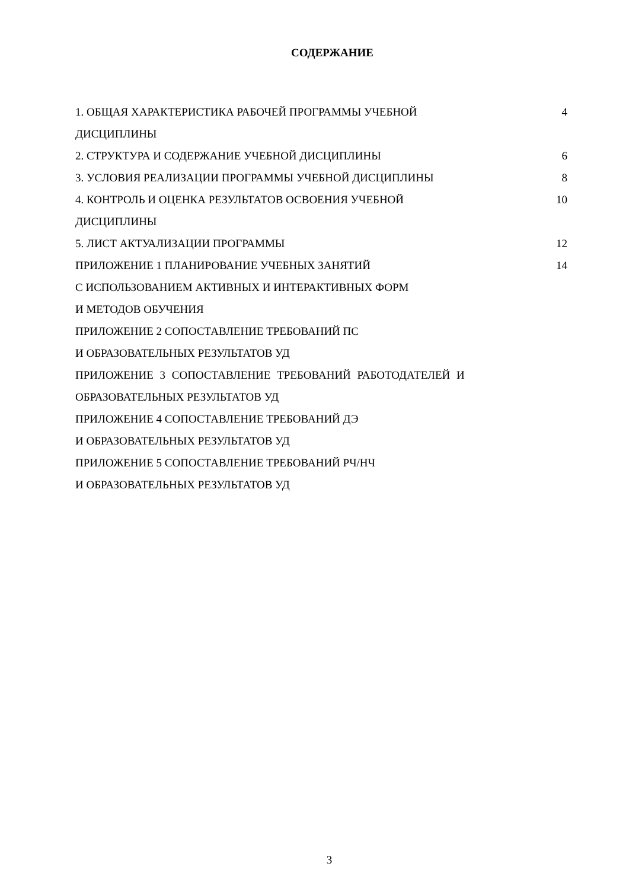СОДЕРЖАНИЕ
| 1. ОБЩАЯ ХАРАКТЕРИСТИКА РАБОЧЕЙ ПРОГРАММЫ УЧЕБНОЙ ДИСЦИПЛИНЫ | 4 |
| 2. СТРУКТУРА И СОДЕРЖАНИЕ УЧЕБНОЙ ДИСЦИПЛИНЫ | 6 |
| 3. УСЛОВИЯ РЕАЛИЗАЦИИ ПРОГРАММЫ УЧЕБНОЙ ДИСЦИПЛИНЫ | 8 |
| 4. КОНТРОЛЬ И ОЦЕНКА РЕЗУЛЬТАТОВ ОСВОЕНИЯ УЧЕБНОЙ ДИСЦИПЛИНЫ | 10 |
| 5. ЛИСТ АКТУАЛИЗАЦИИ ПРОГРАММЫ | 12 |
| ПРИЛОЖЕНИЕ 1 ПЛАНИРОВАНИЕ УЧЕБНЫХ ЗАНЯТИЙ С ИСПОЛЬЗОВАНИЕМ АКТИВНЫХ И ИНТЕРАКТИВНЫХ ФОРМ И МЕТОДОВ ОБУЧЕНИЯ | 14 |
| ПРИЛОЖЕНИЕ 2 СОПОСТАВЛЕНИЕ ТРЕБОВАНИЙ ПС И ОБРАЗОВАТЕЛЬНЫХ РЕЗУЛЬТАТОВ УД | |
| ПРИЛОЖЕНИЕ 3 СОПОСТАВЛЕНИЕ ТРЕБОВАНИЙ РАБОТОДАТЕЛЕЙ И ОБРАЗОВАТЕЛЬНЫХ РЕЗУЛЬТАТОВ УД | |
| ПРИЛОЖЕНИЕ 4 СОПОСТАВЛЕНИЕ ТРЕБОВАНИЙ ДЭ И ОБРАЗОВАТЕЛЬНЫХ РЕЗУЛЬТАТОВ УД | |
| ПРИЛОЖЕНИЕ 5 СОПОСТАВЛЕНИЕ ТРЕБОВАНИЙ РЧ/НЧ И ОБРАЗОВАТЕЛЬНЫХ РЕЗУЛЬТАТОВ УД | |
3